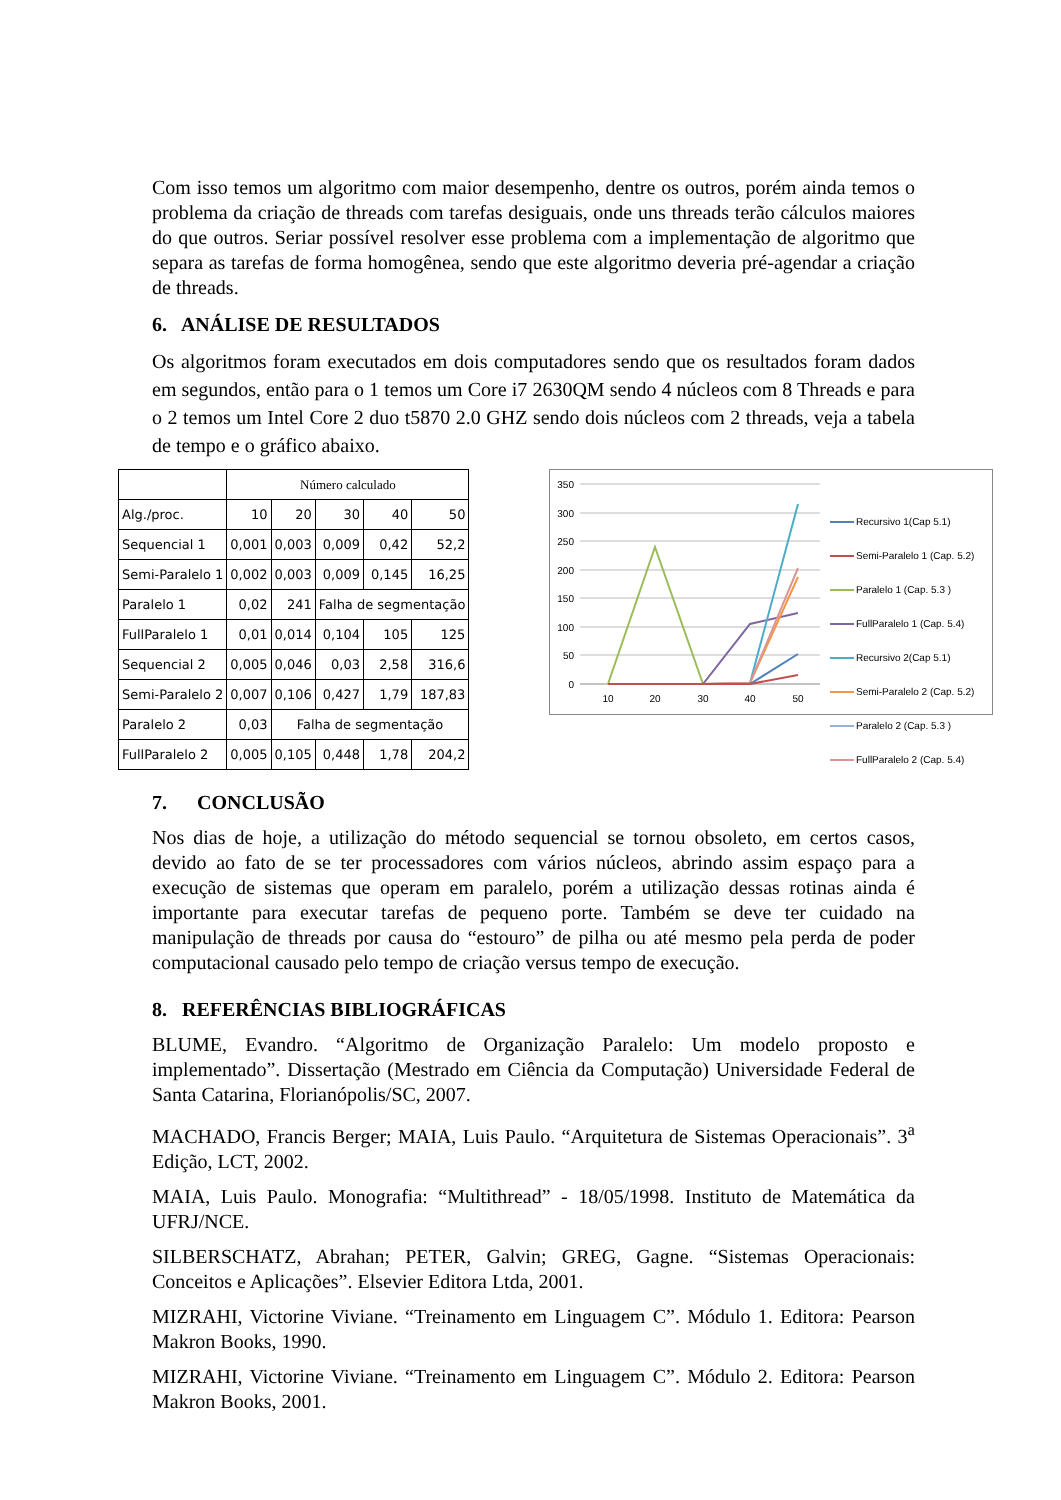Com isso temos um algoritmo com maior desempenho, dentre os outros, porém ainda temos o problema da criação de threads com tarefas desiguais, onde uns threads terão cálculos maiores do que outros. Seriar possível resolver esse problema com a implementação de algoritmo que separa as tarefas de forma homogênea, sendo que este algoritmo deveria pré-agendar a criação de threads.
6. ANÁLISE DE RESULTADOS
Os algoritmos foram executados em dois computadores sendo que os resultados foram dados em segundos, então para o 1 temos um Core i7 2630QM sendo 4 núcleos com 8 Threads e para o 2 temos um Intel Core 2 duo t5870 2.0 GHZ sendo dois núcleos com 2 threads, veja a tabela de tempo e o gráfico abaixo.
| | Número calculado | | | | |
| --- | --- | --- | --- | --- | --- |
| Alg./proc. | 10 | 20 | 30 | 40 | 50 |
| Sequencial 1 | 0,001 | 0,003 | 0,009 | 0,42 | 52,2 |
| Semi-Paralelo 1 | 0,002 | 0,003 | 0,009 | 0,145 | 16,25 |
| Paralelo 1 | 0,02 | 241 | Falha de segmentação | | |
| FullParalelo 1 | 0,01 | 0,014 | 0,104 | 105 | 125 |
| Sequencial 2 | 0,005 | 0,046 | 0,03 | 2,58 | 316,6 |
| Semi-Paralelo 2 | 0,007 | 0,106 | 0,427 | 1,79 | 187,83 |
| Paralelo 2 | 0,03 | Falha de segmentação | | | |
| FullParalelo 2 | 0,005 | 0,105 | 0,448 | 1,78 | 204,2 |
350
300
250
200
150
100
50
0
10
20
30
40
50
Recursivo 1(Cap 5.1)
Semi-Paralelo 1 (Cap. 5.2)
Paralelo 1 (Cap. 5.3 )
FullParalelo 1 (Cap. 5.4)
Recursivo 2(Cap 5.1)
Semi-Paralelo 2 (Cap. 5.2)
Paralelo 2 (Cap. 5.3 )
FullParalelo 2 (Cap. 5.4)
7. CONCLUSÃO
Nos dias de hoje, a utilização do método sequencial se tornou obsoleto, em certos casos, devido ao fato de se ter processadores com vários núcleos, abrindo assim espaço para a execução de sistemas que operam em paralelo, porém a utilização dessas rotinas ainda é importante para executar tarefas de pequeno porte. Também se deve ter cuidado na manipulação de threads por causa do “estouro” de pilha ou até mesmo pela perda de poder computacional causado pelo tempo de criação versus tempo de execução.
8. REFERÊNCIAS BIBLIOGRÁFICAS
BLUME, Evandro. “Algoritmo de Organização Paralelo: Um modelo proposto e implementado”. Dissertação (Mestrado em Ciência da Computação) Universidade Federal de Santa Catarina, Florianópolis/SC, 2007.
MACHADO, Francis Berger; MAIA, Luis Paulo. “Arquitetura de Sistemas Operacionais”. 3<sup>a</sup> Edição, LCT, 2002.
MAIA, Luis Paulo. Monografia: “Multithread” - 18/05/1998. Instituto de Matemática da UFRJ/NCE.
SILBERSCHATZ, Abrahan; PETER, Galvin; GREG, Gagne. “Sistemas Operacionais: Conceitos e Aplicações”. Elsevier Editora Ltda, 2001.
MIZRAHI, Victorine Viviane. “Treinamento em Linguagem C”. Módulo 1. Editora: Pearson Makron Books, 1990.
MIZRAHI, Victorine Viviane. “Treinamento em Linguagem C”. Módulo 2. Editora: Pearson Makron Books, 2001.